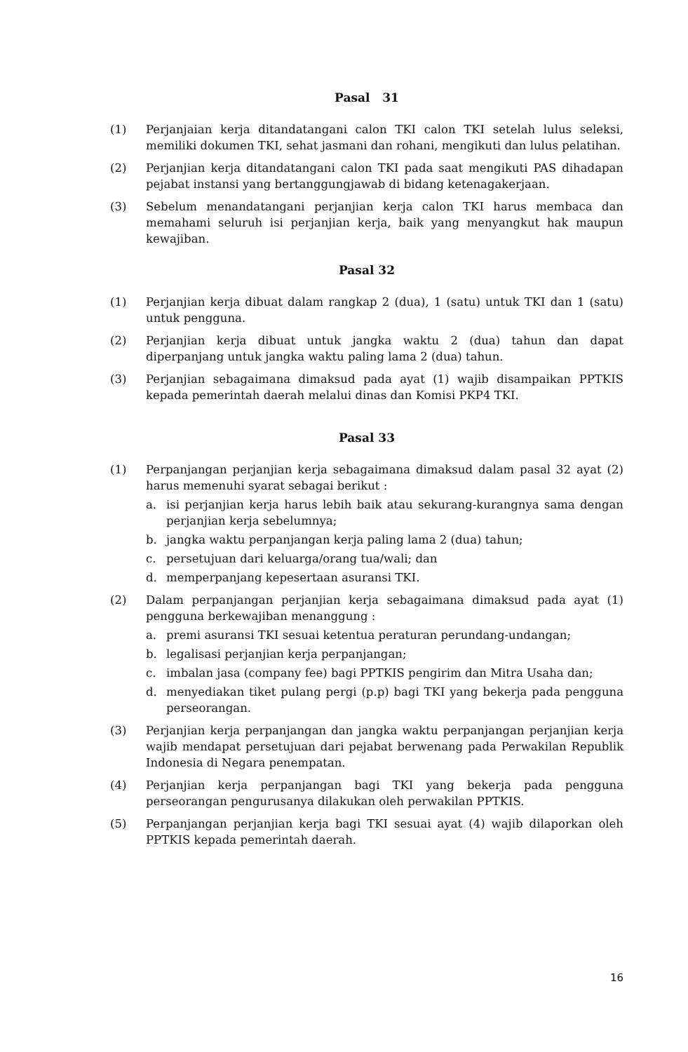Pasal 31
(1) Perjanjaian kerja ditandatangani calon TKI calon TKI setelah lulus seleksi, memiliki dokumen TKI, sehat jasmani dan rohani, mengikuti dan lulus pelatihan.
(2) Perjanjian kerja ditandatangani calon TKI pada saat mengikuti PAS dihadapan pejabat instansi yang bertanggungjawab di bidang ketenagakerjaan.
(3) Sebelum menandatangani perjanjian kerja calon TKI harus membaca dan memahami seluruh isi perjanjian kerja, baik yang menyangkut hak maupun kewajiban.
Pasal 32
(1) Perjanjian kerja dibuat dalam rangkap 2 (dua), 1 (satu) untuk TKI dan 1 (satu) untuk pengguna.
(2) Perjanjian kerja dibuat untuk jangka waktu 2 (dua) tahun dan dapat diperpanjang untuk jangka waktu paling lama 2 (dua) tahun.
(3) Perjanjian sebagaimana dimaksud pada ayat (1) wajib disampaikan PPTKIS kepada pemerintah daerah melalui dinas dan Komisi PKP4 TKI.
Pasal 33
(1) Perpanjangan perjanjian kerja sebagaimana dimaksud dalam pasal 32 ayat (2) harus memenuhi syarat sebagai berikut :
a. isi perjanjian kerja harus lebih baik atau sekurang-kurangnya sama dengan perjanjian kerja sebelumnya;
b. jangka waktu perpanjangan kerja paling lama 2 (dua) tahun;
c. persetujuan dari keluarga/orang tua/wali; dan
d. memperpanjang kepesertaan asuransi TKI.
(2) Dalam perpanjangan perjanjian kerja sebagaimana dimaksud pada ayat (1) pengguna berkewajiban menanggung :
a. premi asuransi TKI sesuai ketentua peraturan perundang-undangan;
b. legalisasi perjanjian kerja perpanjangan;
c. imbalan jasa (company fee) bagi PPTKIS pengirim dan Mitra Usaha dan;
d. menyediakan tiket pulang pergi (p.p) bagi TKI yang bekerja pada pengguna perseorangan.
(3) Perjanjian kerja perpanjangan dan jangka waktu perpanjangan perjanjian kerja wajib mendapat persetujuan dari pejabat berwenang pada Perwakilan Republik Indonesia di Negara penempatan.
(4) Perjanjian kerja perpanjangan bagi TKI yang bekerja pada pengguna perseorangan pengurusanya dilakukan oleh perwakilan PPTKIS.
(5) Perpanjangan perjanjian kerja bagi TKI sesuai ayat (4) wajib dilaporkan oleh PPTKIS kepada pemerintah daerah.
16